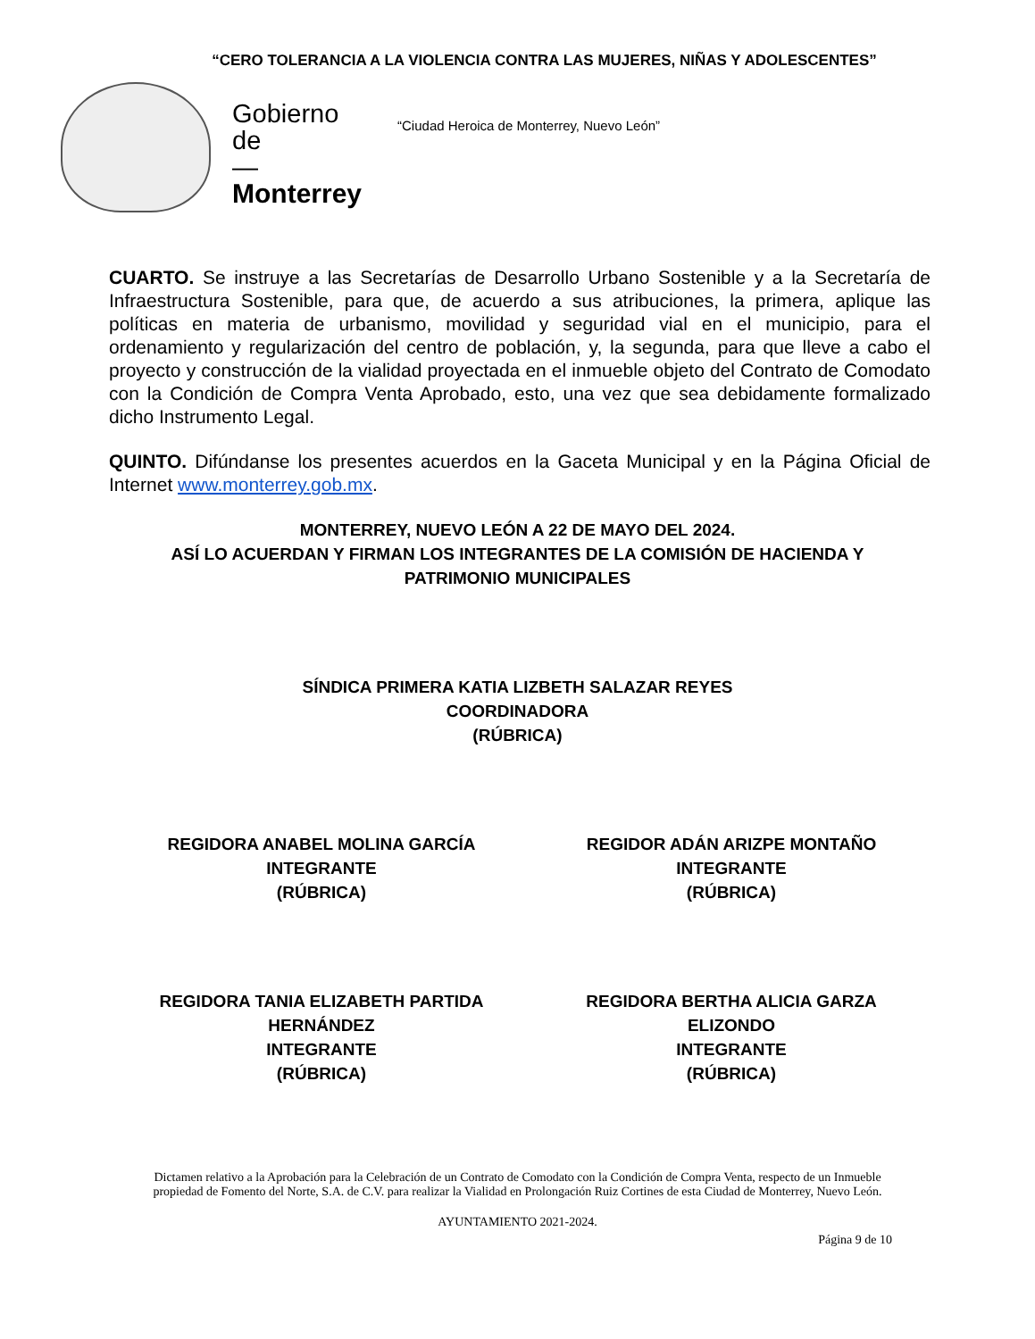“CERO TOLERANCIA A LA VIOLENCIA CONTRA LAS MUJERES, NIÑAS Y ADOLESCENTES”
Gobierno
de
—
Monterrey
“Ciudad Heroica de Monterrey, Nuevo León”
CUARTO. Se instruye a las Secretarías de Desarrollo Urbano Sostenible y a la Secretaría de Infraestructura Sostenible, para que, de acuerdo a sus atribuciones, la primera, aplique las políticas en materia de urbanismo, movilidad y seguridad vial en el municipio, para el ordenamiento y regularización del centro de población, y, la segunda, para que lleve a cabo el proyecto y construcción de la vialidad proyectada en el inmueble objeto del Contrato de Comodato con la Condición de Compra Venta Aprobado, esto, una vez que sea debidamente formalizado dicho Instrumento Legal.
QUINTO. Difúndanse los presentes acuerdos en la Gaceta Municipal y en la Página Oficial de Internet www.monterrey.gob.mx.
MONTERREY, NUEVO LEÓN A 22 DE MAYO DEL 2024.
ASÍ LO ACUERDAN Y FIRMAN LOS INTEGRANTES DE LA COMISIÓN DE HACIENDA Y PATRIMONIO MUNICIPALES
SÍNDICA PRIMERA KATIA LIZBETH SALAZAR REYES
COORDINADORA
(RÚBRICA)
REGIDORA ANABEL MOLINA GARCÍA
INTEGRANTE
(RÚBRICA)
REGIDOR ADÁN ARIZPE MONTAÑO
INTEGRANTE
(RÚBRICA)
REGIDORA TANIA ELIZABETH PARTIDA HERNÁNDEZ
INTEGRANTE
(RÚBRICA)
REGIDORA BERTHA ALICIA GARZA ELIZONDO
INTEGRANTE
(RÚBRICA)
Dictamen relativo a la Aprobación para la Celebración de un Contrato de Comodato con la Condición de Compra Venta, respecto de un Inmueble propiedad de Fomento del Norte, S.A. de C.V. para realizar la Vialidad en Prolongación Ruiz Cortines de esta Ciudad de Monterrey, Nuevo León.
AYUNTAMIENTO 2021-2024.
Página 9 de 10